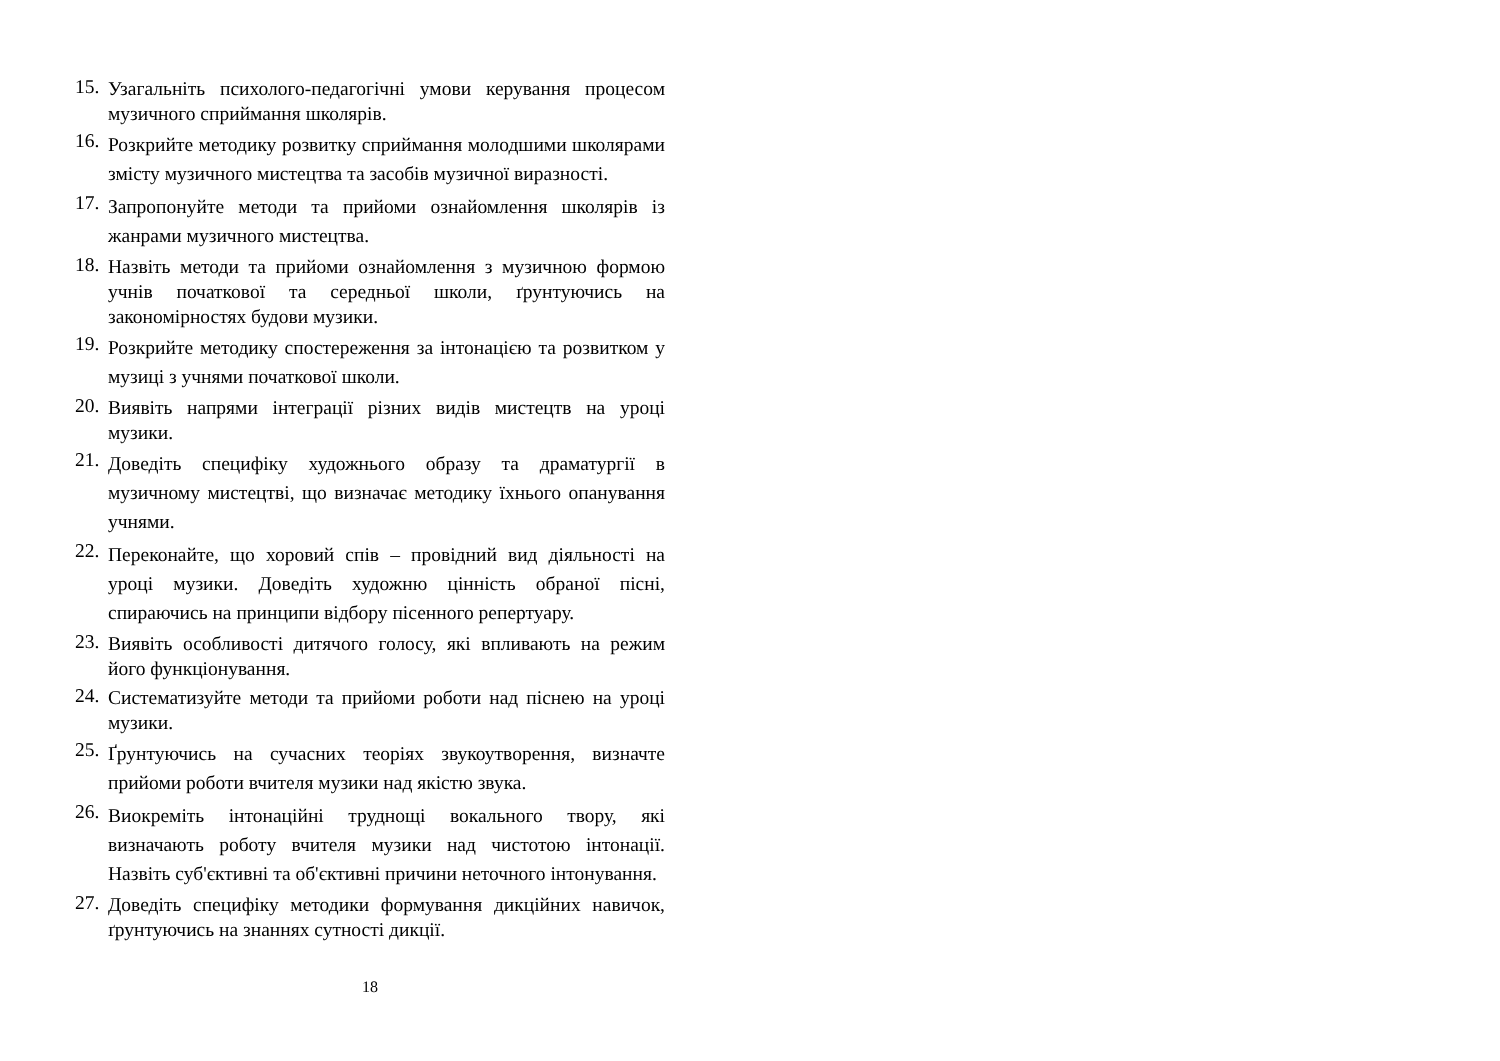15.
Узагальніть психолого-педагогічні умови керування процесом музичного сприймання школярів.
16.
Розкрийте методику розвитку сприймання молодшими школярами змісту музичного мистецтва та засобів музичної виразності.
17.
Запропонуйте методи та прийоми ознайомлення школярів із жанрами музичного мистецтва.
18.
Назвіть методи та прийоми ознайомлення з музичною формою учнів початкової та середньої школи, ґрунтуючись на закономірностях будови музики.
19.
Розкрийте методику спостереження за інтонацією та розвитком у музиці з учнями початкової школи.
20.
Виявіть напрями інтеграції різних видів мистецтв на уроці музики.
21.
Доведіть специфіку художнього образу та драматургії в музичному мистецтві, що визначає методику їхнього опанування учнями.
22.
Переконайте, що хоровий спів – провідний вид діяльності на уроці музики. Доведіть художню цінність обраної пісні, спираючись на принципи відбору пісенного репертуару.
23.
Виявіть особливості дитячого голосу, які впливають на режим його функціонування.
24.
Систематизуйте методи та прийоми роботи над піснею на уроці музики.
25.
Ґрунтуючись на сучасних теоріях звукоутворення, визначте прийоми роботи вчителя музики над якістю звука.
26.
Виокреміть інтонаційні труднощі вокального твору, які визначають роботу вчителя музики над чистотою інтонації. Назвіть суб'єктивні та об'єктивні причини неточного інтонування.
27.
Доведіть специфіку методики формування дикційних навичок, ґрунтуючись на знаннях сутності дикції.
18